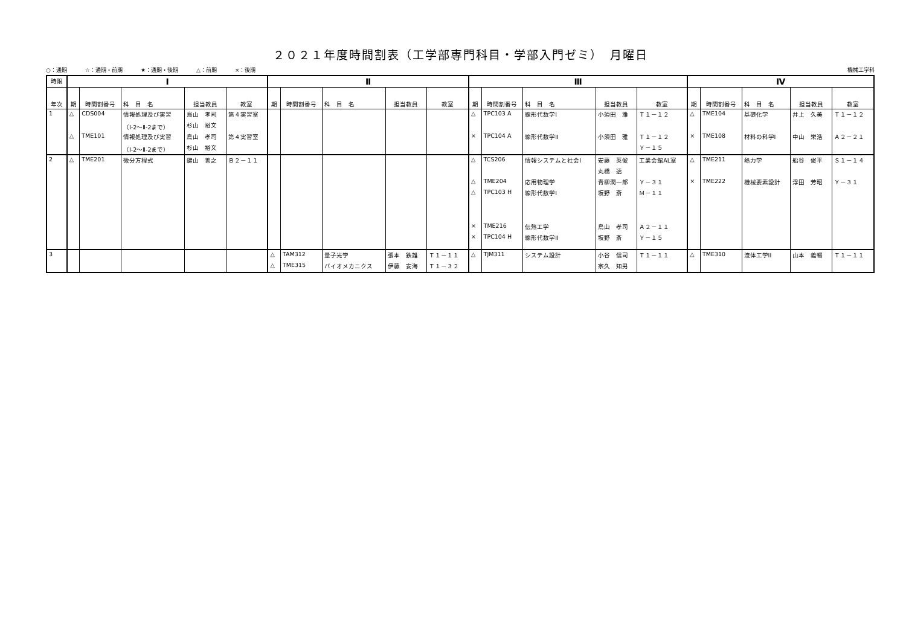２０２１年度時間割表（工学部専門科目・学部入門ゼミ）　月曜日
○：通期 ☆：通期・前期 ★：通期・後期 △：前期 ×：後期
機械工学科
| 時限 | Ⅰ | | | | | Ⅱ | | | | | Ⅲ | | | | | Ⅳ | | | | |
| --- | --- | --- | --- | --- | --- | --- | --- | --- | --- | --- | --- | --- | --- | --- | --- | --- | --- | --- | --- | --- |
| 年次 | 期 | 時間割番号 | 科 目 名 | 担当教員 | 教室 | 期 | 時間割番号 | 科 目 名 | 担当教員 | 教室 | 期 | 時間割番号 | 科 目 名 | 担当教員 | 教室 | 期 | 時間割番号 | 科 目 名 | 担当教員 | 教室 |
| 1 | △ | CDS004 | 情報処理及び実習 | 鳥山 孝司 | 第４実習室 | | | | | | △ | TPC103 A | 線形代数学I | 小須田 雅 | Ｔ１－１２ | △ | TME104 | 基礎化学 | 井上 久美 | Ｔ１－１２ |
| | | | （Ⅰ-2～Ⅱ-2まで） | 杉山 裕文 | | | | | | | | | | | | | | | | |
| | △ | TME101 | 情報処理及び実習 | 鳥山 孝司 | 第４実習室 | | | | | | × | TPC104 A | 線形代数学II | 小須田 雅 | Ｔ１－１２ | × | TME108 | 材料の科学I | 中山 栄浩 | Ａ２－２１ |
| | | | （Ⅰ-2～Ⅱ-2まで） | 杉山 裕文 | | | | | | | | | | | Ｙ－１５ | | | | | |
| 2 | △ | TME201 | 微分方程式 | 鍵山 善之 | Ｂ２－１１ | | | | | | △ | TCS206 | 情報システムと社会I | 安藤 英俊 | 工業会館AL室 | △ | TME211 | 熱力学 | 船谷 俊平 | Ｓ１－１４ |
| | | | | | | | | | | | | | | 丸橋 透 | | | | | | |
| | | | | | | | | | | | △ | TME204 | 応用物理学 | 青柳潤一郎 | Ｙ－３１ | × | TME222 | 機械要素設計 | 浮田 芳昭 | Ｙ－３１ |
| | | | | | | | | | | | △ | TPC103 H | 線形代数学I | 坂野 斎 | Ｍ－１１ | | | | | |
| | | | | | | | | | | | × | TME216 | 伝熱工学 | 鳥山 孝司 | Ａ２－１１ | | | | | |
| | | | | | | | | | | | × | TPC104 H | 線形代数学II | 坂野 斎 | Ｙ－１５ | | | | | |
| 3 | | | | | | △ | TAM312 | 量子光学 | 張本 鉄雄 | Ｔ１－１１ | △ | TJM311 | システム設計 | 小谷 信司 | Ｔ１－１１ | △ | TME310 | 流体工学II | 山本 義暢 | Ｔ１－１１ |
| | | | | | | △ | TME315 | バイオメカニクス | 伊藤 安海 | Ｔ１－３２ | | | | 宗久 知男 | | | | | | |